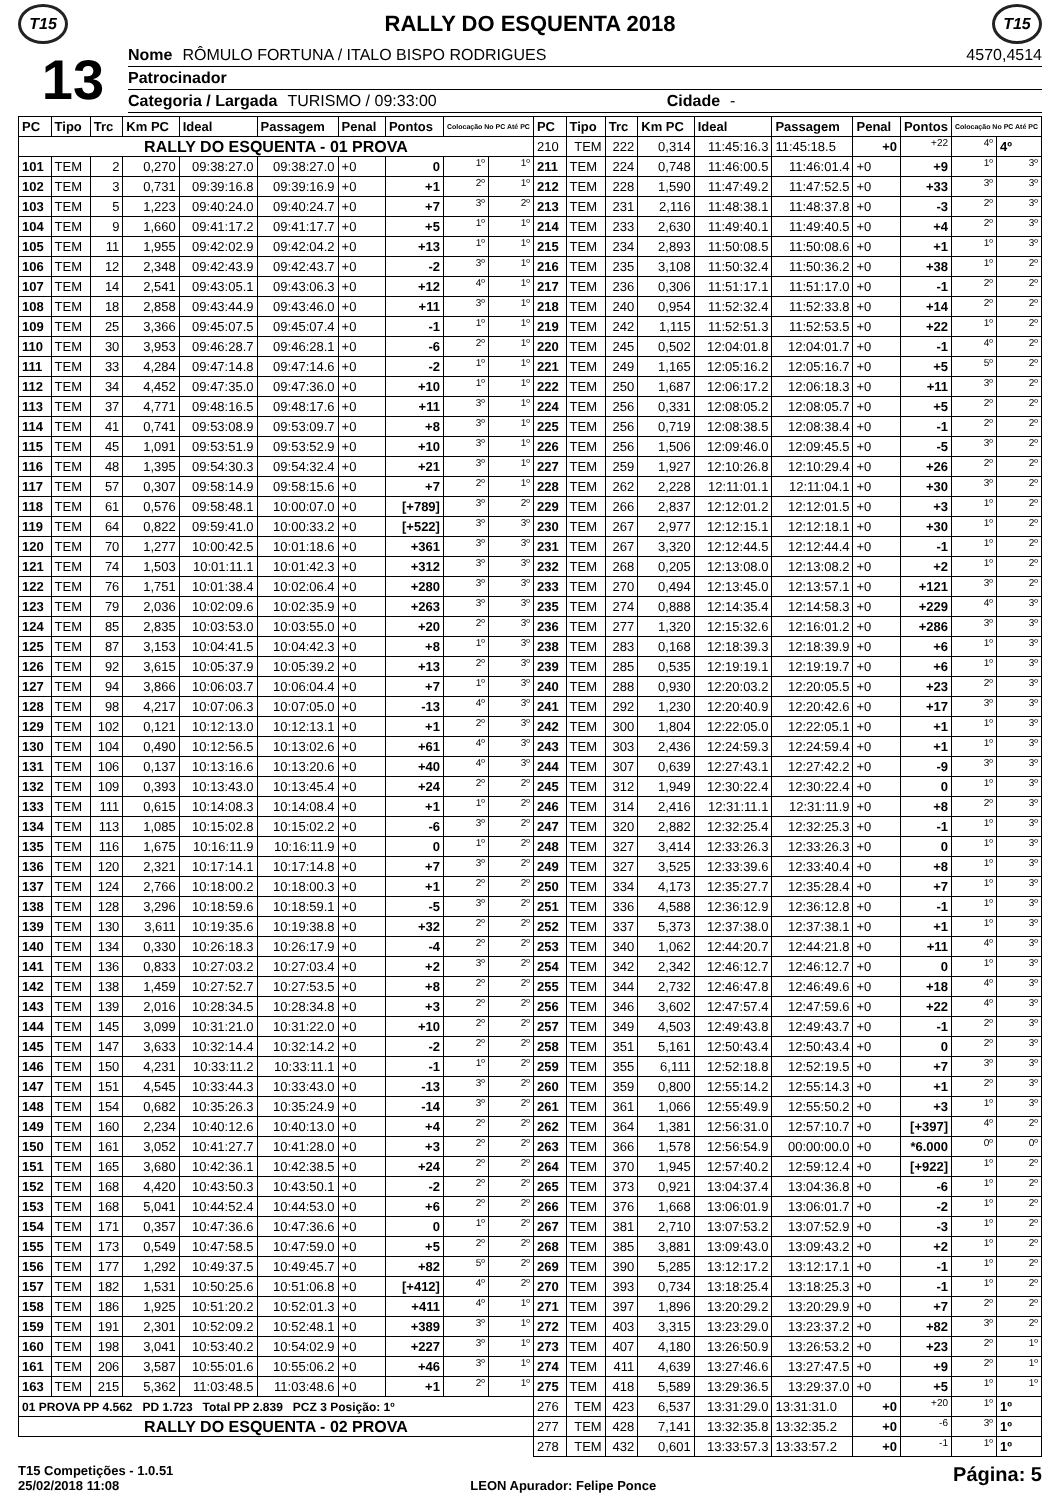T15
RALLY DO ESQUENTA 2018
T15
13
Nome RÔMULO FORTUNA / ITALO BISPO RODRIGUES 4570,4514
Patrocinador
Categoria / Largada TURISMO / 09:33:00 Cidade -
| PC | Tipo | Trc | Km PC | Ideal | Passagem | Penal | Pontos | Colocação No PC Até PC | | PC | Tipo | Trc | Km PC | Ideal | Passagem | Penal | Pontos | Colocação No PC Até PC | |
| --- | --- | --- | --- | --- | --- | --- | --- | --- | --- | --- | --- | --- | --- | --- | --- | --- | --- | --- | --- |
| RALLY DO ESQUENTA - 01 PROVA | | | | | | | | | | 210 | TEM | 222 | 0,314 | 11:45:16.3 | 11:45:18.5 | +0 | +22 | 4º | 4º |
| 101 | TEM | 2 | 0,270 | 09:38:27.0 | 09:38:27.0 | +0 | 0 | 1º | 1º | 211 | TEM | 224 | 0,748 | 11:46:00.5 | 11:46:01.4 | +0 | +9 | 1º | 3º |
| 102 | TEM | 3 | 0,731 | 09:39:16.8 | 09:39:16.9 | +0 | +1 | 2º | 1º | 212 | TEM | 228 | 1,590 | 11:47:49.2 | 11:47:52.5 | +0 | +33 | 3º | 3º |
| 103 | TEM | 5 | 1,223 | 09:40:24.0 | 09:40:24.7 | +0 | +7 | 3º | 2º | 213 | TEM | 231 | 2,116 | 11:48:38.1 | 11:48:37.8 | +0 | -3 | 2º | 3º |
| 104 | TEM | 9 | 1,660 | 09:41:17.2 | 09:41:17.7 | +0 | +5 | 1º | 1º | 214 | TEM | 233 | 2,630 | 11:49:40.1 | 11:49:40.5 | +0 | +4 | 2º | 3º |
| 105 | TEM | 11 | 1,955 | 09:42:02.9 | 09:42:04.2 | +0 | +13 | 1º | 1º | 215 | TEM | 234 | 2,893 | 11:50:08.5 | 11:50:08.6 | +0 | +1 | 1º | 3º |
| 106 | TEM | 12 | 2,348 | 09:42:43.9 | 09:42:43.7 | +0 | -2 | 3º | 1º | 216 | TEM | 235 | 3,108 | 11:50:32.4 | 11:50:36.2 | +0 | +38 | 1º | 2º |
| 107 | TEM | 14 | 2,541 | 09:43:05.1 | 09:43:06.3 | +0 | +12 | 4º | 1º | 217 | TEM | 236 | 0,306 | 11:51:17.1 | 11:51:17.0 | +0 | -1 | 2º | 2º |
| 108 | TEM | 18 | 2,858 | 09:43:44.9 | 09:43:46.0 | +0 | +11 | 3º | 1º | 218 | TEM | 240 | 0,954 | 11:52:32.4 | 11:52:33.8 | +0 | +14 | 2º | 2º |
| 109 | TEM | 25 | 3,366 | 09:45:07.5 | 09:45:07.4 | +0 | -1 | 1º | 1º | 219 | TEM | 242 | 1,115 | 11:52:51.3 | 11:52:53.5 | +0 | +22 | 1º | 2º |
| 110 | TEM | 30 | 3,953 | 09:46:28.7 | 09:46:28.1 | +0 | -6 | 2º | 1º | 220 | TEM | 245 | 0,502 | 12:04:01.8 | 12:04:01.7 | +0 | -1 | 4º | 2º |
| 111 | TEM | 33 | 4,284 | 09:47:14.8 | 09:47:14.6 | +0 | -2 | 1º | 1º | 221 | TEM | 249 | 1,165 | 12:05:16.2 | 12:05:16.7 | +0 | +5 | 5º | 2º |
| 112 | TEM | 34 | 4,452 | 09:47:35.0 | 09:47:36.0 | +0 | +10 | 1º | 1º | 222 | TEM | 250 | 1,687 | 12:06:17.2 | 12:06:18.3 | +0 | +11 | 3º | 2º |
| 113 | TEM | 37 | 4,771 | 09:48:16.5 | 09:48:17.6 | +0 | +11 | 3º | 1º | 224 | TEM | 256 | 0,331 | 12:08:05.2 | 12:08:05.7 | +0 | +5 | 2º | 2º |
| 114 | TEM | 41 | 0,741 | 09:53:08.9 | 09:53:09.7 | +0 | +8 | 3º | 1º | 225 | TEM | 256 | 0,719 | 12:08:38.5 | 12:08:38.4 | +0 | -1 | 2º | 2º |
| 115 | TEM | 45 | 1,091 | 09:53:51.9 | 09:53:52.9 | +0 | +10 | 3º | 1º | 226 | TEM | 256 | 1,506 | 12:09:46.0 | 12:09:45.5 | +0 | -5 | 3º | 2º |
| 116 | TEM | 48 | 1,395 | 09:54:30.3 | 09:54:32.4 | +0 | +21 | 3º | 1º | 227 | TEM | 259 | 1,927 | 12:10:26.8 | 12:10:29.4 | +0 | +26 | 2º | 2º |
| 117 | TEM | 57 | 0,307 | 09:58:14.9 | 09:58:15.6 | +0 | +7 | 2º | 1º | 228 | TEM | 262 | 2,228 | 12:11:01.1 | 12:11:04.1 | +0 | +30 | 3º | 2º |
| 118 | TEM | 61 | 0,576 | 09:58:48.1 | 10:00:07.0 | +0 | [+789] | 3º | 2º | 229 | TEM | 266 | 2,837 | 12:12:01.2 | 12:12:01.5 | +0 | +3 | 1º | 2º |
| 119 | TEM | 64 | 0,822 | 09:59:41.0 | 10:00:33.2 | +0 | [+522] | 3º | 3º | 230 | TEM | 267 | 2,977 | 12:12:15.1 | 12:12:18.1 | +0 | +30 | 1º | 2º |
| 120 | TEM | 70 | 1,277 | 10:00:42.5 | 10:01:18.6 | +0 | +361 | 3º | 3º | 231 | TEM | 267 | 3,320 | 12:12:44.5 | 12:12:44.4 | +0 | -1 | 1º | 2º |
| 121 | TEM | 74 | 1,503 | 10:01:11.1 | 10:01:42.3 | +0 | +312 | 3º | 3º | 232 | TEM | 268 | 0,205 | 12:13:08.0 | 12:13:08.2 | +0 | +2 | 1º | 2º |
| 122 | TEM | 76 | 1,751 | 10:01:38.4 | 10:02:06.4 | +0 | +280 | 3º | 3º | 233 | TEM | 270 | 0,494 | 12:13:45.0 | 12:13:57.1 | +0 | +121 | 3º | 2º |
| 123 | TEM | 79 | 2,036 | 10:02:09.6 | 10:02:35.9 | +0 | +263 | 3º | 3º | 235 | TEM | 274 | 0,888 | 12:14:35.4 | 12:14:58.3 | +0 | +229 | 4º | 3º |
| 124 | TEM | 85 | 2,835 | 10:03:53.0 | 10:03:55.0 | +0 | +20 | 2º | 3º | 236 | TEM | 277 | 1,320 | 12:15:32.6 | 12:16:01.2 | +0 | +286 | 3º | 3º |
| 125 | TEM | 87 | 3,153 | 10:04:41.5 | 10:04:42.3 | +0 | +8 | 1º | 3º | 238 | TEM | 283 | 0,168 | 12:18:39.3 | 12:18:39.9 | +0 | +6 | 1º | 3º |
| 126 | TEM | 92 | 3,615 | 10:05:37.9 | 10:05:39.2 | +0 | +13 | 2º | 3º | 239 | TEM | 285 | 0,535 | 12:19:19.1 | 12:19:19.7 | +0 | +6 | 1º | 3º |
| 127 | TEM | 94 | 3,866 | 10:06:03.7 | 10:06:04.4 | +0 | +7 | 1º | 3º | 240 | TEM | 288 | 0,930 | 12:20:03.2 | 12:20:05.5 | +0 | +23 | 2º | 3º |
| 128 | TEM | 98 | 4,217 | 10:07:06.3 | 10:07:05.0 | +0 | -13 | 4º | 3º | 241 | TEM | 292 | 1,230 | 12:20:40.9 | 12:20:42.6 | +0 | +17 | 3º | 3º |
| 129 | TEM | 102 | 0,121 | 10:12:13.0 | 10:12:13.1 | +0 | +1 | 2º | 3º | 242 | TEM | 300 | 1,804 | 12:22:05.0 | 12:22:05.1 | +0 | +1 | 1º | 3º |
| 130 | TEM | 104 | 0,490 | 10:12:56.5 | 10:13:02.6 | +0 | +61 | 4º | 3º | 243 | TEM | 303 | 2,436 | 12:24:59.3 | 12:24:59.4 | +0 | +1 | 1º | 3º |
| 131 | TEM | 106 | 0,137 | 10:13:16.6 | 10:13:20.6 | +0 | +40 | 4º | 3º | 244 | TEM | 307 | 0,639 | 12:27:43.1 | 12:27:42.2 | +0 | -9 | 3º | 3º |
| 132 | TEM | 109 | 0,393 | 10:13:43.0 | 10:13:45.4 | +0 | +24 | 2º | 2º | 245 | TEM | 312 | 1,949 | 12:30:22.4 | 12:30:22.4 | +0 | 0 | 1º | 3º |
| 133 | TEM | 111 | 0,615 | 10:14:08.3 | 10:14:08.4 | +0 | +1 | 1º | 2º | 246 | TEM | 314 | 2,416 | 12:31:11.1 | 12:31:11.9 | +0 | +8 | 2º | 3º |
| 134 | TEM | 113 | 1,085 | 10:15:02.8 | 10:15:02.2 | +0 | -6 | 3º | 2º | 247 | TEM | 320 | 2,882 | 12:32:25.4 | 12:32:25.3 | +0 | -1 | 1º | 3º |
| 135 | TEM | 116 | 1,675 | 10:16:11.9 | 10:16:11.9 | +0 | 0 | 1º | 2º | 248 | TEM | 327 | 3,414 | 12:33:26.3 | 12:33:26.3 | +0 | 0 | 1º | 3º |
| 136 | TEM | 120 | 2,321 | 10:17:14.1 | 10:17:14.8 | +0 | +7 | 3º | 2º | 249 | TEM | 327 | 3,525 | 12:33:39.6 | 12:33:40.4 | +0 | +8 | 1º | 3º |
| 137 | TEM | 124 | 2,766 | 10:18:00.2 | 10:18:00.3 | +0 | +1 | 2º | 2º | 250 | TEM | 334 | 4,173 | 12:35:27.7 | 12:35:28.4 | +0 | +7 | 1º | 3º |
| 138 | TEM | 128 | 3,296 | 10:18:59.6 | 10:18:59.1 | +0 | -5 | 3º | 2º | 251 | TEM | 336 | 4,588 | 12:36:12.9 | 12:36:12.8 | +0 | -1 | 1º | 3º |
| 139 | TEM | 130 | 3,611 | 10:19:35.6 | 10:19:38.8 | +0 | +32 | 2º | 2º | 252 | TEM | 337 | 5,373 | 12:37:38.0 | 12:37:38.1 | +0 | +1 | 1º | 3º |
| 140 | TEM | 134 | 0,330 | 10:26:18.3 | 10:26:17.9 | +0 | -4 | 2º | 2º | 253 | TEM | 340 | 1,062 | 12:44:20.7 | 12:44:21.8 | +0 | +11 | 4º | 3º |
| 141 | TEM | 136 | 0,833 | 10:27:03.2 | 10:27:03.4 | +0 | +2 | 3º | 2º | 254 | TEM | 342 | 2,342 | 12:46:12.7 | 12:46:12.7 | +0 | 0 | 1º | 3º |
| 142 | TEM | 138 | 1,459 | 10:27:52.7 | 10:27:53.5 | +0 | +8 | 2º | 2º | 255 | TEM | 344 | 2,732 | 12:46:47.8 | 12:46:49.6 | +0 | +18 | 4º | 3º |
| 143 | TEM | 139 | 2,016 | 10:28:34.5 | 10:28:34.8 | +0 | +3 | 2º | 2º | 256 | TEM | 346 | 3,602 | 12:47:57.4 | 12:47:59.6 | +0 | +22 | 4º | 3º |
| 144 | TEM | 145 | 3,099 | 10:31:21.0 | 10:31:22.0 | +0 | +10 | 2º | 2º | 257 | TEM | 349 | 4,503 | 12:49:43.8 | 12:49:43.7 | +0 | -1 | 2º | 3º |
| 145 | TEM | 147 | 3,633 | 10:32:14.4 | 10:32:14.2 | +0 | -2 | 2º | 2º | 258 | TEM | 351 | 5,161 | 12:50:43.4 | 12:50:43.4 | +0 | 0 | 2º | 3º |
| 146 | TEM | 150 | 4,231 | 10:33:11.2 | 10:33:11.1 | +0 | -1 | 1º | 2º | 259 | TEM | 355 | 6,111 | 12:52:18.8 | 12:52:19.5 | +0 | +7 | 3º | 3º |
| 147 | TEM | 151 | 4,545 | 10:33:44.3 | 10:33:43.0 | +0 | -13 | 3º | 2º | 260 | TEM | 359 | 0,800 | 12:55:14.2 | 12:55:14.3 | +0 | +1 | 2º | 3º |
| 148 | TEM | 154 | 0,682 | 10:35:26.3 | 10:35:24.9 | +0 | -14 | 3º | 2º | 261 | TEM | 361 | 1,066 | 12:55:49.9 | 12:55:50.2 | +0 | +3 | 1º | 3º |
| 149 | TEM | 160 | 2,234 | 10:40:12.6 | 10:40:13.0 | +0 | +4 | 2º | 2º | 262 | TEM | 364 | 1,381 | 12:56:31.0 | 12:57:10.7 | +0 | [+397] | 4º | 2º |
| 150 | TEM | 161 | 3,052 | 10:41:27.7 | 10:41:28.0 | +0 | +3 | 2º | 2º | 263 | TEM | 366 | 1,578 | 12:56:54.9 | 00:00:00.0 | +0 | *6.000 | 0º | 0º |
| 151 | TEM | 165 | 3,680 | 10:42:36.1 | 10:42:38.5 | +0 | +24 | 2º | 2º | 264 | TEM | 370 | 1,945 | 12:57:40.2 | 12:59:12.4 | +0 | [+922] | 1º | 2º |
| 152 | TEM | 168 | 4,420 | 10:43:50.3 | 10:43:50.1 | +0 | -2 | 2º | 2º | 265 | TEM | 373 | 0,921 | 13:04:37.4 | 13:04:36.8 | +0 | -6 | 1º | 2º |
| 153 | TEM | 168 | 5,041 | 10:44:52.4 | 10:44:53.0 | +0 | +6 | 2º | 2º | 266 | TEM | 376 | 1,668 | 13:06:01.9 | 13:06:01.7 | +0 | -2 | 1º | 2º |
| 154 | TEM | 171 | 0,357 | 10:47:36.6 | 10:47:36.6 | +0 | 0 | 1º | 2º | 267 | TEM | 381 | 2,710 | 13:07:53.2 | 13:07:52.9 | +0 | -3 | 1º | 2º |
| 155 | TEM | 173 | 0,549 | 10:47:58.5 | 10:47:59.0 | +0 | +5 | 2º | 2º | 268 | TEM | 385 | 3,881 | 13:09:43.0 | 13:09:43.2 | +0 | +2 | 1º | 2º |
| 156 | TEM | 177 | 1,292 | 10:49:37.5 | 10:49:45.7 | +0 | +82 | 5º | 2º | 269 | TEM | 390 | 5,285 | 13:12:17.2 | 13:12:17.1 | +0 | -1 | 1º | 2º |
| 157 | TEM | 182 | 1,531 | 10:50:25.6 | 10:51:06.8 | +0 | [+412] | 4º | 2º | 270 | TEM | 393 | 0,734 | 13:18:25.4 | 13:18:25.3 | +0 | -1 | 1º | 2º |
| 158 | TEM | 186 | 1,925 | 10:51:20.2 | 10:52:01.3 | +0 | +411 | 4º | 1º | 271 | TEM | 397 | 1,896 | 13:20:29.2 | 13:20:29.9 | +0 | +7 | 2º | 2º |
| 159 | TEM | 191 | 2,301 | 10:52:09.2 | 10:52:48.1 | +0 | +389 | 3º | 1º | 272 | TEM | 403 | 3,315 | 13:23:29.0 | 13:23:37.2 | +0 | +82 | 3º | 2º |
| 160 | TEM | 198 | 3,041 | 10:53:40.2 | 10:54:02.9 | +0 | +227 | 3º | 1º | 273 | TEM | 407 | 4,180 | 13:26:50.9 | 13:26:53.2 | +0 | +23 | 2º | 1º |
| 161 | TEM | 206 | 3,587 | 10:55:01.6 | 10:55:06.2 | +0 | +46 | 3º | 1º | 274 | TEM | 411 | 4,639 | 13:27:46.6 | 13:27:47.5 | +0 | +9 | 2º | 1º |
| 163 | TEM | 215 | 5,362 | 11:03:48.5 | 11:03:48.6 | +0 | +1 | 2º | 1º | 275 | TEM | 418 | 5,589 | 13:29:36.5 | 13:29:37.0 | +0 | +5 | 1º | 1º |
| 01 PROVA PP 4.562 PD 1.723 Total PP 2.839 PCZ 3 Posição: 1º | | | | | | | | | | 276 | TEM | 423 | 6,537 | 13:31:29.0 | 13:31:31.0 | +0 | +20 | 1º | 1º |
| RALLY DO ESQUENTA - 02 PROVA | | | | | | | | | | 277 | TEM | 428 | 7,141 | 13:32:35.8 | 13:32:35.2 | +0 | -6 | 3º | 1º |
| | | | | | | | | | | 278 | TEM | 432 | 0,601 | 13:33:57.3 | 13:33:57.2 | +0 | -1 | 1º | 1º |
T15 Competições - 1.0.51
25/02/2018 11:08
LEON Apurador: Felipe Ponce
Página: 5